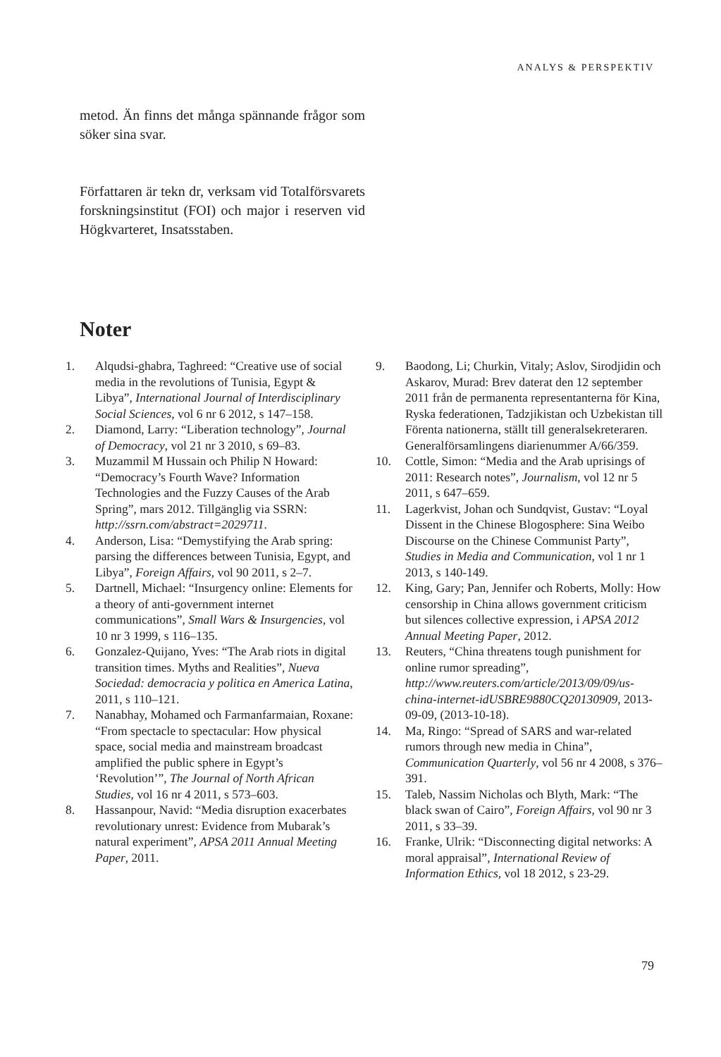ANALYS & PERSPEKTIV
metod. Än finns det många spännande frågor som söker sina svar.
Författaren är tekn dr, verksam vid Totalförsvarets forskningsinstitut (FOI) och major i reserven vid Högkvarteret, Insatsstaben.
Noter
1. Alqudsi-ghabra, Taghreed: “Creative use of social media in the revolutions of Tunisia, Egypt & Libya”, International Journal of Interdisciplinary Social Sciences, vol 6 nr 6 2012, s 147–158.
2. Diamond, Larry: “Liberation technology”, Journal of Democracy, vol 21 nr 3 2010, s 69–83.
3. Muzammil M Hussain och Philip N Howard: “Democracy’s Fourth Wave? Information Technologies and the Fuzzy Causes of the Arab Spring”, mars 2012. Tillgänglig via SSRN: http://ssrn.com/abstract=2029711.
4. Anderson, Lisa: “Demystifying the Arab spring: parsing the differences between Tunisia, Egypt, and Libya”, Foreign Affairs, vol 90 2011, s 2–7.
5. Dartnell, Michael: “Insurgency online: Elements for a theory of anti-government internet communications”, Small Wars & Insurgencies, vol 10 nr 3 1999, s 116–135.
6. Gonzalez-Quijano, Yves: “The Arab riots in digital transition times. Myths and Realities”, Nueva Sociedad: democracia y politica en America Latina, 2011, s 110–121.
7. Nanabhay, Mohamed och Farmanfarmaian, Roxane: “From spectacle to spectacular: How physical space, social media and mainstream broadcast amplified the public sphere in Egypt’s ‘Revolution’”, The Journal of North African Studies, vol 16 nr 4 2011, s 573–603.
8. Hassanpour, Navid: “Media disruption exacerbates revolutionary unrest: Evidence from Mubarak’s natural experiment”, APSA 2011 Annual Meeting Paper, 2011.
9. Baodong, Li; Churkin, Vitaly; Aslov, Sirodjidin och Askarov, Murad: Brev daterat den 12 september 2011 från de permanenta representanterna för Kina, Ryska federationen, Tadzjikistan och Uzbekistan till Förenta nationerna, ställt till generalsekreteraren. Generalförsamlingens diarienummer A/66/359.
10. Cottle, Simon: “Media and the Arab uprisings of 2011: Research notes”, Journalism, vol 12 nr 5 2011, s 647–659.
11. Lagerkvist, Johan och Sundqvist, Gustav: “Loyal Dissent in the Chinese Blogosphere: Sina Weibo Discourse on the Chinese Communist Party”, Studies in Media and Communication, vol 1 nr 1 2013, s 140-149.
12. King, Gary; Pan, Jennifer och Roberts, Molly: How censorship in China allows government criticism but silences collective expression, i APSA 2012 Annual Meeting Paper, 2012.
13. Reuters, “China threatens tough punishment for online rumor spreading”, http://www.reuters.com/article/2013/09/09/us-china-internet-idUSBRE9880CQ20130909, 2013-09-09, (2013-10-18).
14. Ma, Ringo: “Spread of SARS and war-related rumors through new media in China”, Communication Quarterly, vol 56 nr 4 2008, s 376–391.
15. Taleb, Nassim Nicholas och Blyth, Mark: “The black swan of Cairo”, Foreign Affairs, vol 90 nr 3 2011, s 33–39.
16. Franke, Ulrik: “Disconnecting digital networks: A moral appraisal”, International Review of Information Ethics, vol 18 2012, s 23-29.
79